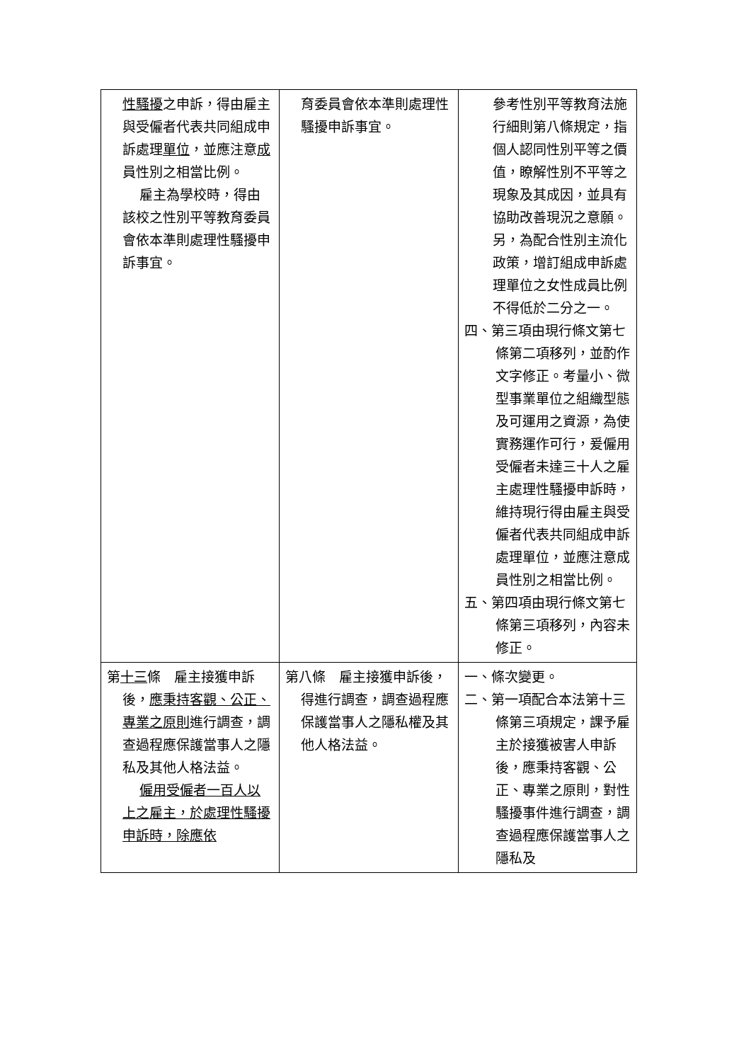| 性騷擾 之申訴，得由雇主與受僱者代表共同組成申訴處理 單位 ，並應注意 成 員性別之相當比例。 雇主為學校時，得由該校之性別平等教育委員會依本準則處理性騷擾申訴事宜。 | 育委員會依本準則處理性騷擾申訴事宜。 | 參考性別平等教育法施行細則第八條規定，指個人認同性別平等之價值，瞭解性別不平等之現象及其成因，並具有協助改善現況之意願。另，為配合性別主流化政策，增訂組成申訴處理單位之女性成員比例不得低於二分之一。 四、第三項由現行條文第七條第二項移列，並酌作文字修正。考量小、微型事業單位之組織型態及可運用之資源，為使實務運作可行，爰僱用受僱者未達三十人之雇主處理性騷擾申訴時，維持現行得由雇主與受僱者代表共同組成申訴處理單位，並應注意成員性別之相當比例。 五、第四項由現行條文第七條第三項移列，內容未修正。 |
| 第 十三 條 雇主接獲申訴後， 應秉持客觀、公正、專業之原則 進行調查，調查過程應保護當事人之隱私及其他人格法益。 僱用受僱者一百人以上之雇主，於處理性騷擾申訴時，除應依 | 第八條 雇主接獲申訴後，得進行調查，調查過程應保護當事人之隱私權及其他人格法益。 | 一、條次變更。 二、第一項配合本法第十三條第三項規定，課予雇主於接獲被害人申訴後，應秉持客觀、公正、專業之原則，對性騷擾事件進行調查，調查過程應保護當事人之隱私及 |